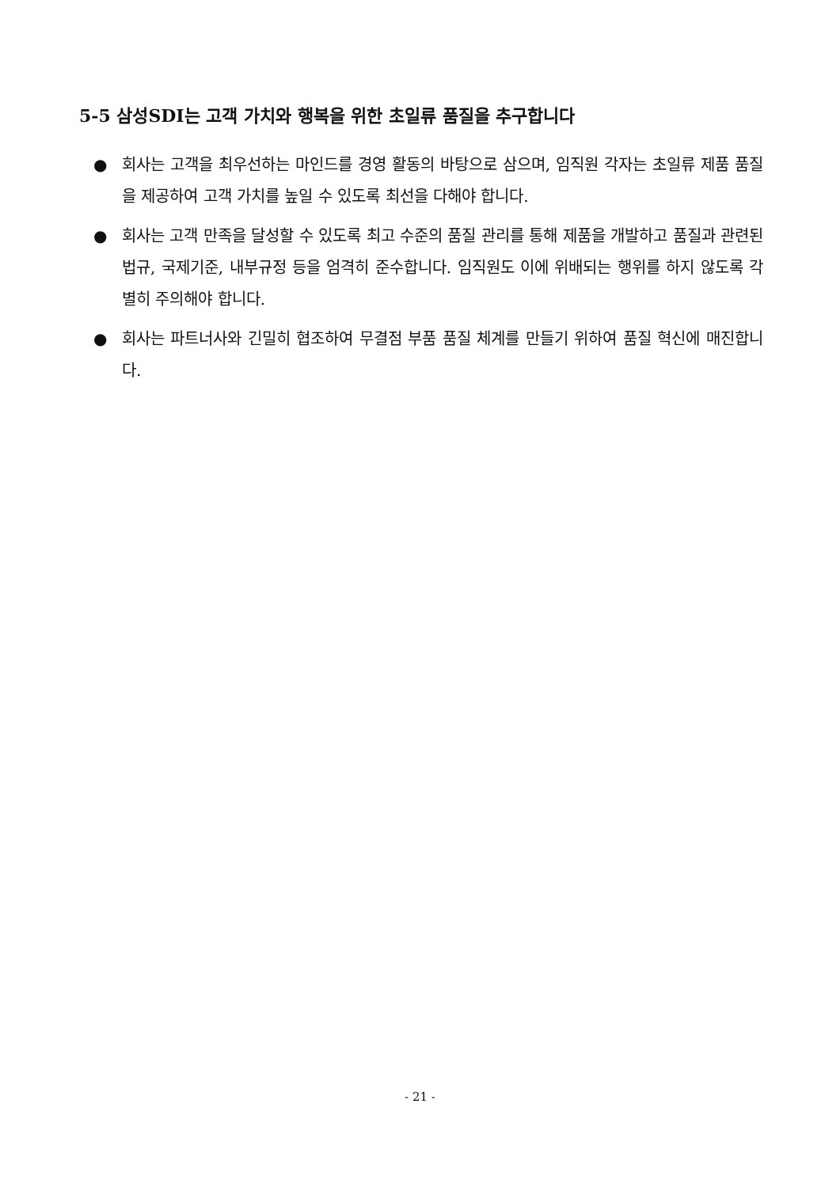5-5 삼성SDI는 고객 가치와 행복을 위한 초일류 품질을 추구합니다
● 회사는 고객을 최우선하는 마인드를 경영 활동의 바탕으로 삼으며, 임직원 각자는 초일류 제품 품질을 제공하여 고객 가치를 높일 수 있도록 최선을 다해야 합니다.
● 회사는 고객 만족을 달성할 수 있도록 최고 수준의 품질 관리를 통해 제품을 개발하고 품질과 관련된 법규, 국제기준, 내부규정 등을 엄격히 준수합니다. 임직원도 이에 위배되는 행위를 하지 않도록 각별히 주의해야 합니다.
● 회사는 파트너사와 긴밀히 협조하여 무결점 부품 품질 체계를 만들기 위하여 품질 혁신에 매진합니다.
- 21 -